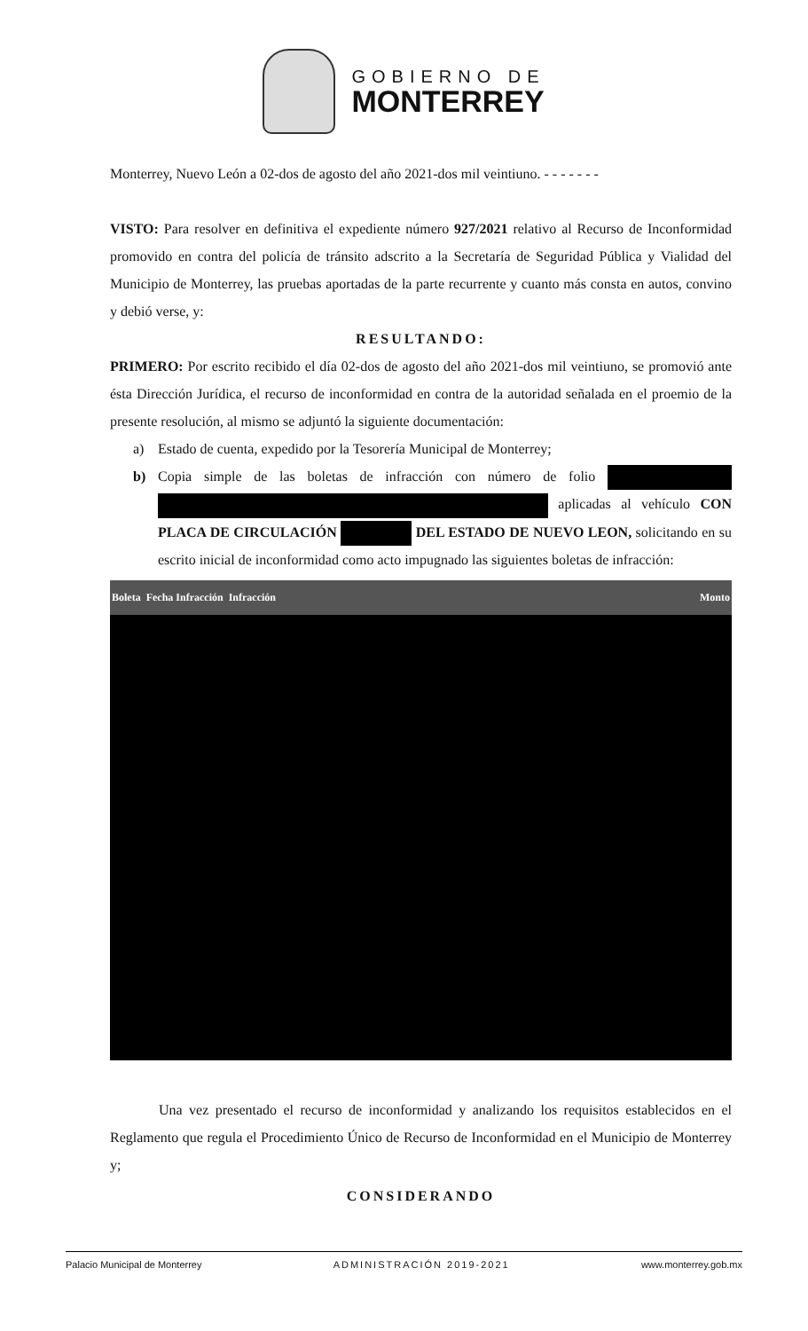GOBIERNO DE
MONTERREY
Monterrey, Nuevo León a 02-dos de agosto del año 2021-dos mil veintiuno. - - - - - - -
VISTO: Para resolver en definitiva el expediente número 927/2021 relativo al Recurso de Inconformidad promovido en contra del policía de tránsito adscrito a la Secretaría de Seguridad Pública y Vialidad del Municipio de Monterrey, las pruebas aportadas de la parte recurrente y cuanto más consta en autos, convino y debió verse, y:
RESULTANDO:
PRIMERO: Por escrito recibido el día 02-dos de agosto del año 2021-dos mil veintiuno, se promovió ante ésta Dirección Jurídica, el recurso de inconformidad en contra de la autoridad señalada en el proemio de la presente resolución, al mismo se adjuntó la siguiente documentación:
a) Estado de cuenta, expedido por la Tesorería Municipal de Monterrey;
b) Copia simple de las boletas de infracción con número de folio aplicadas al vehículo CON PLACA DE CIRCULACIÓN DEL ESTADO DE NUEVO LEON, solicitando en su escrito inicial de inconformidad como acto impugnado las siguientes boletas de infracción:
| Boleta Fecha Infracción Infracción | Monto |
| --- | --- |
Una vez presentado el recurso de inconformidad y analizando los requisitos establecidos en el Reglamento que regula el Procedimiento Único de Recurso de Inconformidad en el Municipio de Monterrey y;
CONSIDERANDO
Palacio Municipal de Monterrey ADMINISTRACIÓN 2019-2021 www.monterrey.gob.mx